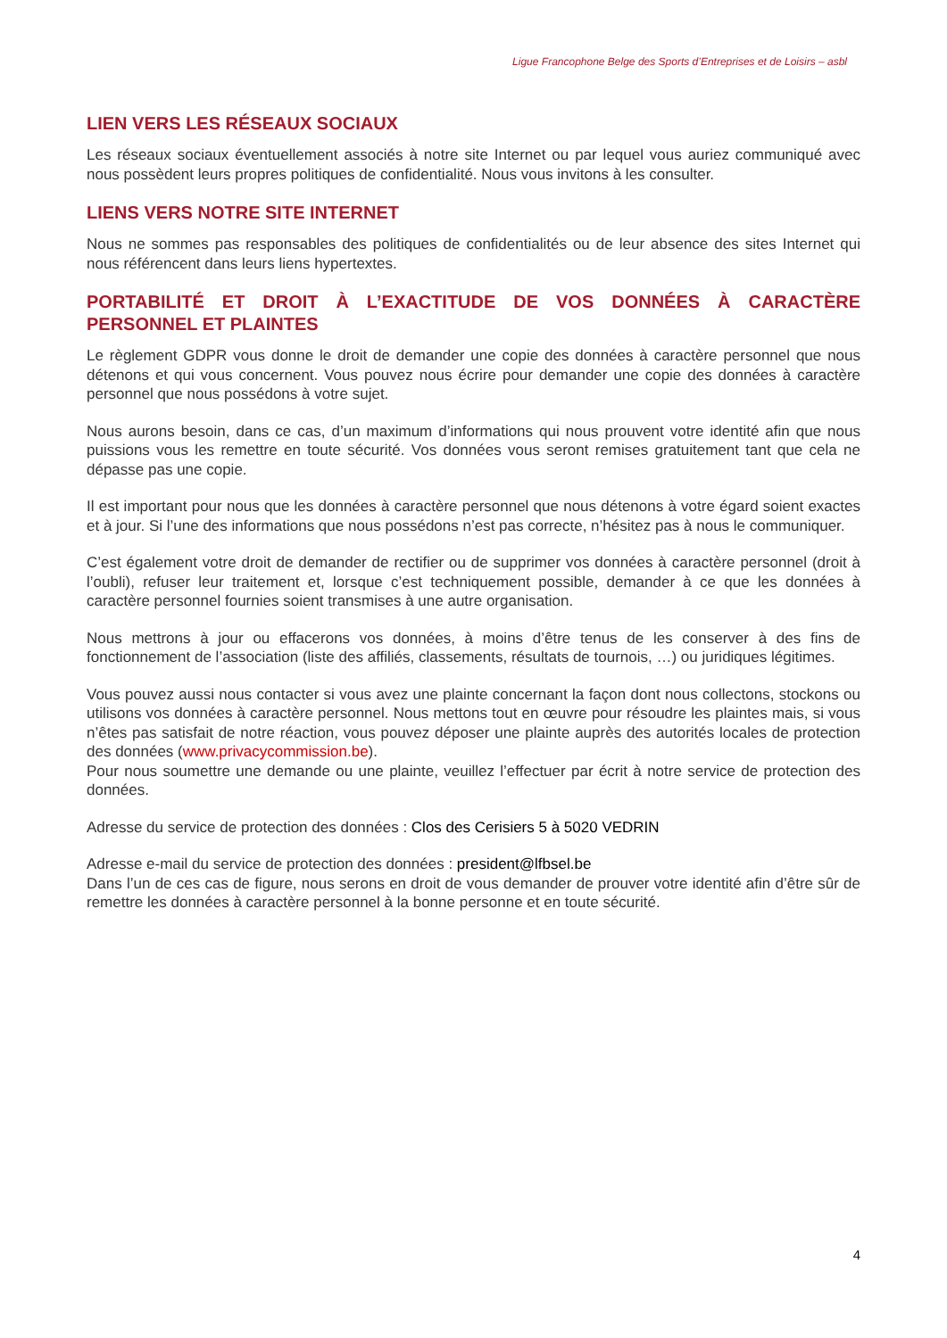Ligue Francophone Belge des Sports d’Entreprises et de Loisirs – asbl
LIEN VERS LES RÉSEAUX SOCIAUX
Les réseaux sociaux éventuellement associés à notre site Internet ou par lequel vous auriez communiqué avec nous possèdent leurs propres politiques de confidentialité. Nous vous invitons à les consulter.
LIENS VERS NOTRE SITE INTERNET
Nous ne sommes pas responsables des politiques de confidentialités ou de leur absence des sites Internet qui nous référencent dans leurs liens hypertextes.
PORTABILITÉ ET DROIT À L’EXACTITUDE DE VOS DONNÉES À CARACTÈRE PERSONNEL ET PLAINTES
Le règlement GDPR vous donne le droit de demander une copie des données à caractère personnel que nous détenons et qui vous concernent. Vous pouvez nous écrire pour demander une copie des données à caractère personnel que nous possédons à votre sujet.
Nous aurons besoin, dans ce cas, d’un maximum d’informations qui nous prouvent votre identité afin que nous puissions vous les remettre en toute sécurité. Vos données vous seront remises gratuitement tant que cela ne dépasse pas une copie.
Il est important pour nous que les données à caractère personnel que nous détenons à votre égard soient exactes et à jour. Si l’une des informations que nous possédons n’est pas correcte, n’hésitez pas à nous le communiquer.
C’est également votre droit de demander de rectifier ou de supprimer vos données à caractère personnel (droit à l’oubli), refuser leur traitement et, lorsque c’est techniquement possible, demander à ce que les données à caractère personnel fournies soient transmises à une autre organisation.
Nous mettrons à jour ou effacerons vos données, à moins d’être tenus de les conserver à des fins de fonctionnement de l’association (liste des affiliés, classements, résultats de tournois, …) ou juridiques légitimes.
Vous pouvez aussi nous contacter si vous avez une plainte concernant la façon dont nous collectons, stockons ou utilisons vos données à caractère personnel. Nous mettons tout en œuvre pour résoudre les plaintes mais, si vous n’êtes pas satisfait de notre réaction, vous pouvez déposer une plainte auprès des autorités locales de protection des données (www.privacycommission.be).
Pour nous soumettre une demande ou une plainte, veuillez l’effectuer par écrit à notre service de protection des données.
Adresse du service de protection des données : Clos des Cerisiers 5 à 5020 VEDRIN
Adresse e-mail du service de protection des données : president@lfbsel.be
Dans l’un de ces cas de figure, nous serons en droit de vous demander de prouver votre identité afin d’être sûr de remettre les données à caractère personnel à la bonne personne et en toute sécurité.
4